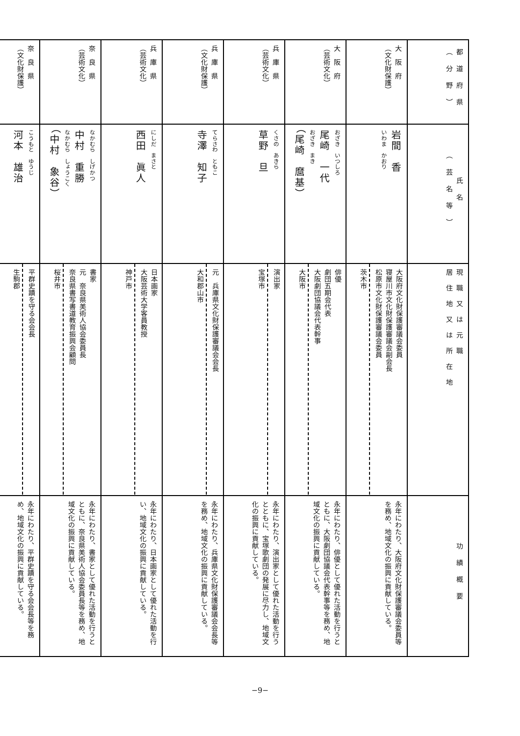| 都道府県 （分野） | 氏名 （芸名等） | 現職又は元職 居住地又は所在地 | 功績概要 |
| 大 阪 府 （文化財保護） | 岩間 香 いわま かおり | 大阪府文化財保護審議会委員 寝屋川市文化財保護審議会副会長 松原市文化財保護審議会委員 茨木市 | 永年にわたり、大阪府文化財保護審議会委員等を務め、地域文化の振興に貢献している。 |
| 大 阪 府 （芸術文化） | おざき いつしろ 尾崎 一代 おざき まき （尾崎 麿基） | 俳優 劇団五期会代表 大阪劇団協議会代表幹事 大阪市 | 永年にわたり、俳優として優れた活動を行うとともに、大阪劇団協議会代表幹事等を務め、地域文化の振興に貢献している。 |
| 兵 庫 県 （芸術文化） | くさの あきら 草野 旦 | 演出家 宝塚市 | 永年にわたり、演出家として優れた活動を行うとともに、宝塚歌劇団の発展に尽力し、地域文化の振興に貢献している。 |
| 兵 庫 県 （文化財保護） | てらさわ ともこ 寺澤 知子 | 元 兵庫県文化財保護審議会会長 大和郡山市 | 永年にわたり、兵庫県文化財保護審議会会長等を務め、地域文化の振興に貢献している。 |
| 兵 庫 県 （芸術文化） | にしだ まさと 西田 眞人 | 日本画家 大阪芸術大学客員教授 神戸市 | 永年にわたり、日本画家として優れた活動を行い、地域文化の振興に貢献している。 |
| 奈 良 県 （芸術文化） | なかむら しげかつ 中村 重勝 なかむら しょうこく （中村 象谷） | 書家 元 奈良県美術人協会委員長 奈良県書写書道教育振興会顧問 桜井市 | 永年にわたり、書家として優れた活動を行うとともに、奈良県美術人協会委員長等を務め、地域文化の振興に貢献している。 |
| 奈 良 県 （文化財保護） | こうもと ゆうじ 河本 雄治 | 平群史蹟を守る会会長 生駒郡 | 永年にわたり、平群史蹟を守る会会長等を務め、地域文化の振興に貢献している。 |
−9−